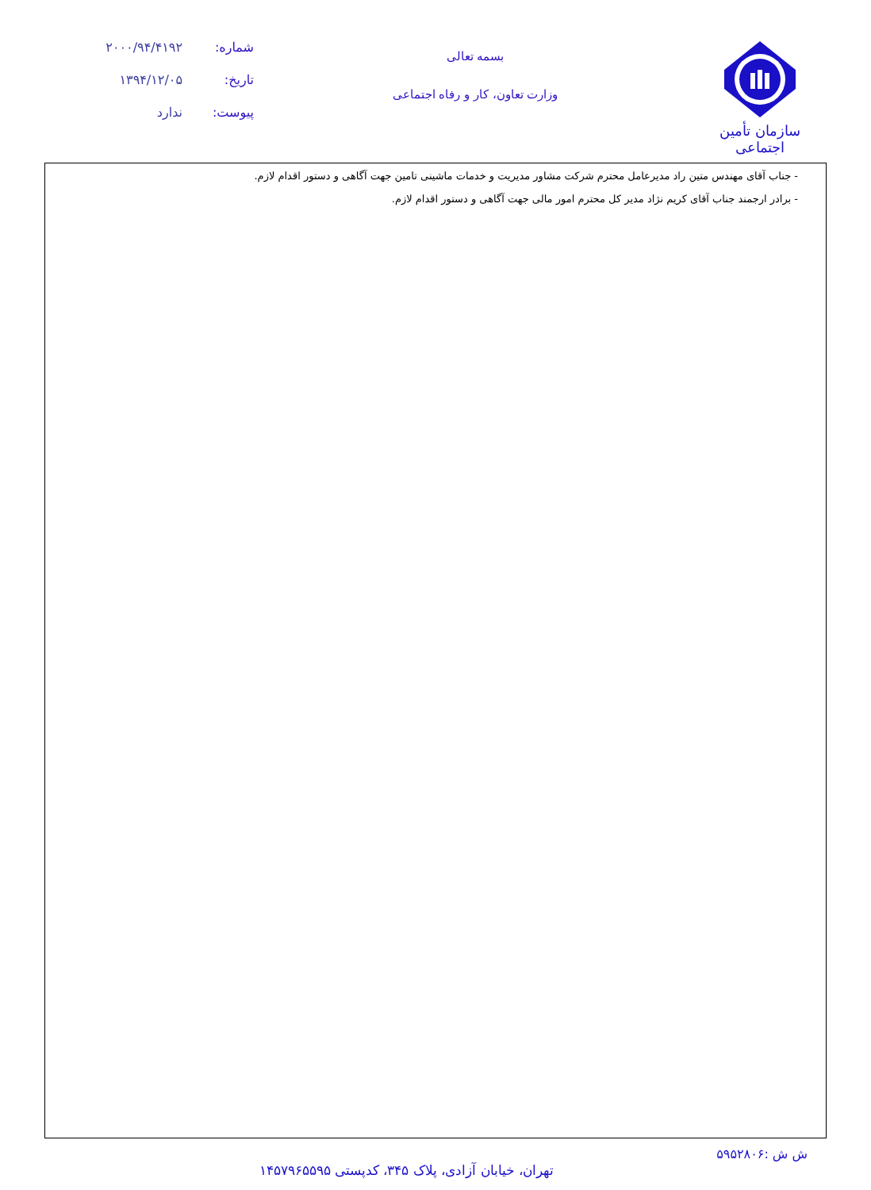سازمان تأمین اجتماعی
بسمه تعالی
وزارت تعاون، کار و رفاه اجتماعی
شماره: ۲۰۰۰/۹۴/۴۱۹۲
تاریخ: ۱۳۹۴/۱۲/۰۵
پیوست: ندارد
- جناب آقای مهندس متین راد مدیرعامل محترم شرکت مشاور مدیریت و خدمات ماشینی تامین جهت آگاهی و دستور اقدام لازم.
- برادر ارجمند جناب آقای کریم نژاد مدیر کل محترم امور مالی جهت آگاهی و دستور اقدام لازم.
ش ش :۵۹۵۲۸۰۶
تهران، خیابان آزادی، پلاک ۳۴۵، کدپستی ۱۴۵۷۹۶۵۵۹۵